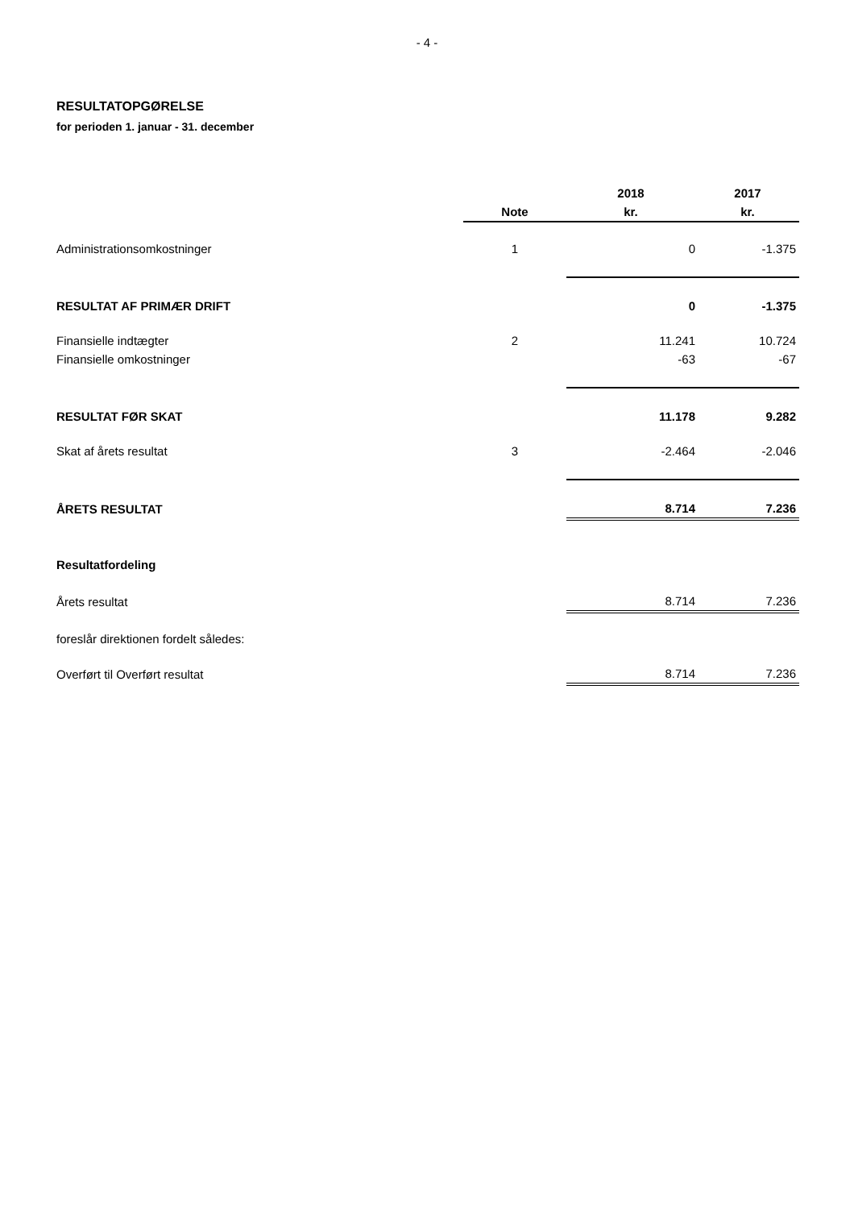- 4 -
RESULTATOPGØRELSE
for perioden 1. januar - 31. december
| | | 2018 | 2017 |
| --- | --- | --- | --- |
| | Note | kr. | kr. |
| Administrationsomkostninger | 1 | 0 | -1.375 |
| RESULTAT AF PRIMÆR DRIFT | | 0 | -1.375 |
| Finansielle indtægter | 2 | 11.241 | 10.724 |
| Finansielle omkostninger | | -63 | -67 |
| RESULTAT FØR SKAT | | 11.178 | 9.282 |
| Skat af årets resultat | 3 | -2.464 | -2.046 |
| ÅRETS RESULTAT | | 8.714 | 7.236 |
| Resultatfordeling | | | |
| Årets resultat | | 8.714 | 7.236 |
| foreslår direktionen fordelt således: | | | |
| Overført til Overført resultat | | 8.714 | 7.236 |